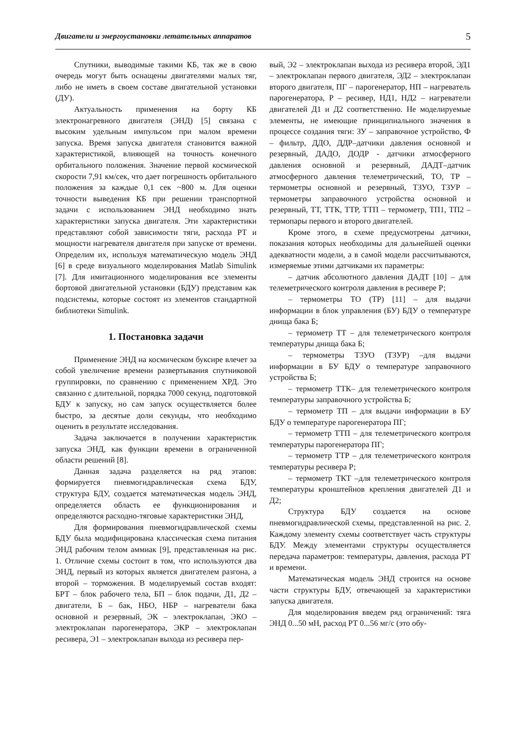Двигатели и энергоустановки летательных аппаратов 5
Спутники, выводимые такими КБ, так же в свою очередь могут быть оснащены двигателями малых тяг, либо не иметь в своем составе двигательной установки (ДУ).
Актуальность применения на борту КБ электронагревного двигателя (ЭНД) [5] связана с высоким удельным импульсом при малом времени запуска. Время запуска двигателя становится важной характеристикой, влияющей на точность конечного орбитального положения. Значение первой космической скорости 7,91 км/сек, что дает погрешность орбитального положения за каждые 0,1 сек ~800 м. Для оценки точности выведения КБ при решении транспортной задачи с использованием ЭНД необходимо знать характеристики запуска двигателя. Эти характеристики представляют собой зависимости тяги, расхода РТ и мощности нагревателя двигателя при запуске от времени. Определим их, используя математическую модель ЭНД [6] в среде визуального моделирования Matlab Simulink [7]. Для имитационного моделирования все элементы бортовой двигательной установки (БДУ) представим как подсистемы, которые состоят из элементов стандартной библиотеки Simulink.
1. Постановка задачи
Применение ЭНД на космическом буксире влечет за собой увеличение времени развертывания спутниковой группировки, по сравнению с применением ХРД. Это связанно с длительной, порядка 7000 секунд, подготовкой БДУ к запуску, но сам запуск осуществляется более быстро, за десятые доли секунды, что необходимо оценить в результате исследования.
Задача заключается в получении характеристик запуска ЭНД, как функции времени в ограниченной области решений [8].
Данная задача разделяется на ряд этапов: формируется пневмогидравлическая схема БДУ, структура БДУ, создается математическая модель ЭНД, определяется область ее функционирования и определяются расходно-тяговые характеристики ЭНД,
Для формирования пневмогидравлической схемы БДУ была модифицирована классическая схема питания ЭНД рабочим телом аммиак [9], представленная на рис. 1. Отличие схемы состоит в том, что используются два ЭНД, первый из которых является двигателем разгона, а второй – торможения. В моделируемый состав входят: БРТ – блок рабочего тела, БП – блок подачи, Д1, Д2 – двигатели, Б – бак, НБО, НБР – нагреватели бака основной и резервный, ЭК – электроклапан, ЭКО – электроклапан парогенератора, ЭКР – электроклапан ресивера, Э1 – электроклапан выхода из ресивера пер-
вый, Э2 – электроклапан выхода из ресивера второй, ЭД1 – электроклапан первого двигателя, ЭД2 – электроклапан второго двигателя, ПГ – парогенератор, НП – нагреватель парогенератора, Р – ресивер, НД1, НД2 – нагреватели двигателей Д1 и Д2 соответственно. Не моделируемые элементы, не имеющие принципиального значения в процессе создания тяги: ЗУ – заправочное устройство, Ф – фильтр, ДДО, ДДР–датчики давления основной и резервный, ДАДО, ДОДР - датчики атмосферного давления основной и резервный, ДАДТ–датчик атмосферного давления телеметрический, ТО, ТР – термометры основной и резервный, ТЗУО, ТЗУР – термометры заправочного устройства основной и резервный, ТТ, ТТК, ТТР, ТТП – термометр, ТП1, ТП2 –термопары первого и второго двигателей.
Кроме этого, в схеме предусмотрены датчики, показания которых необходимы для дальнейшей оценки адекватности модели, а в самой модели рассчитываются, измеряемые этими датчиками их параметры:
– датчик абсолютного давления ДАДТ [10] – для телеметрического контроля давления в ресивере Р;
– термометры ТО (ТР) [11] – для выдачи информации в блок управления (БУ) БДУ о температуре днища бака Б;
– термометр ТТ – для телеметрического контроля температуры днища бака Б;
– термометры ТЗУО (ТЗУР) –для выдачи информации в БУ БДУ о температуре заправочного устройства Б;
– термометр ТТК– для телеметрического контроля температуры заправочного устройства Б;
– термометр ТП – для выдачи информации в БУ БДУ о температуре парогенератора ПГ;
– термометр ТТП – для телеметрического контроля температуры парогенератора ПГ;
– термометр ТТР – для телеметрического контроля температуры ресивера Р;
– термометр ТКТ –для телеметрического контроля температуры кронштейнов крепления двигателей Д1 и Д2;
Структура БДУ создается на основе пневмогидравлической схемы, представленной на рис. 2. Каждому элементу схемы соответствует часть структуры БДУ. Между элементами структуры осуществляется передача параметров: температуры, давления, расхода РТ и времени.
Математическая модель ЭНД строится на основе части структуры БДУ, отвечающей за характеристики запуска двигателя.
Для моделирования введем ряд ограничений: тяга ЭНД 0...50 мН, расход РТ 0...56 мг/с (это обу-